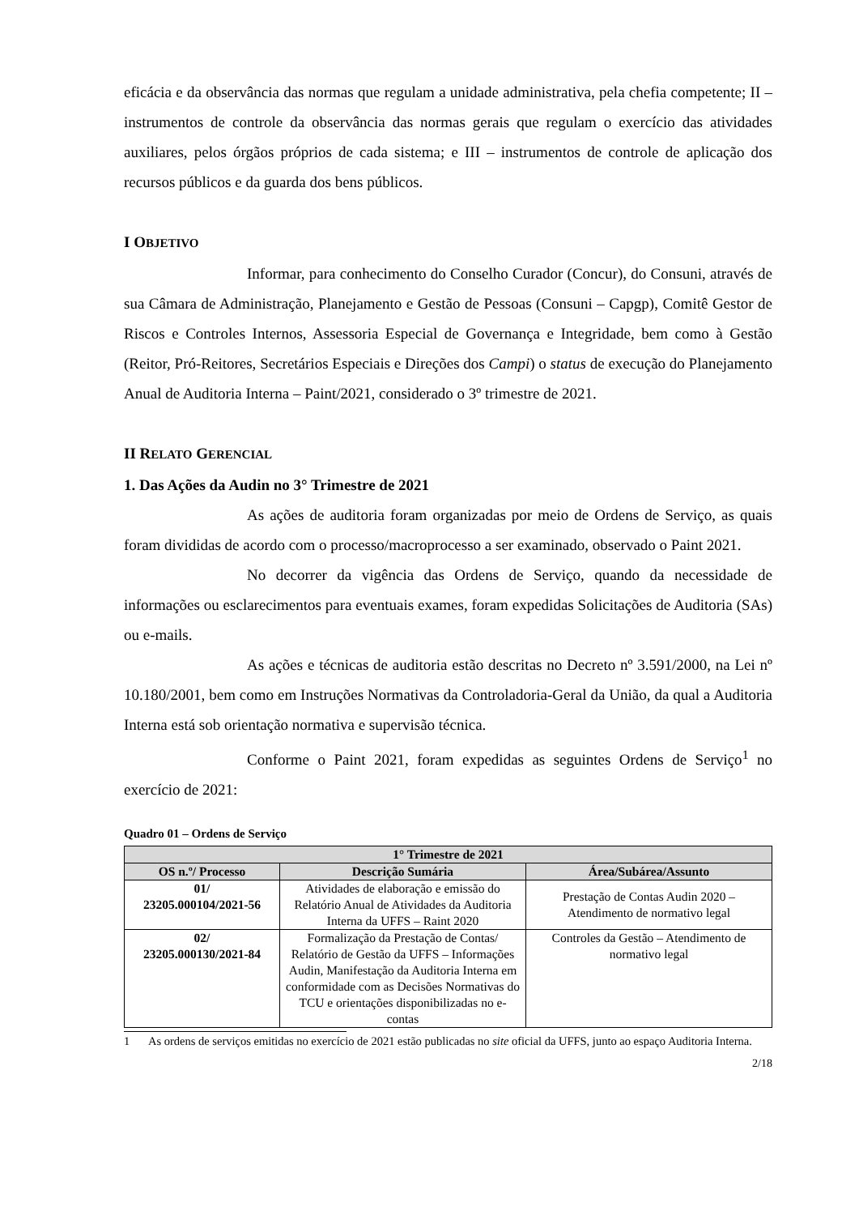eficácia e da observância das normas que regulam a unidade administrativa, pela chefia competente; II – instrumentos de controle da observância das normas gerais que regulam o exercício das atividades auxiliares, pelos órgãos próprios de cada sistema; e III – instrumentos de controle de aplicação dos recursos públicos e da guarda dos bens públicos.
I OBJETIVO
Informar, para conhecimento do Conselho Curador (Concur), do Consuni, através de sua Câmara de Administração, Planejamento e Gestão de Pessoas (Consuni – Capgp), Comitê Gestor de Riscos e Controles Internos, Assessoria Especial de Governança e Integridade, bem como à Gestão (Reitor, Pró-Reitores, Secretários Especiais e Direções dos Campi) o status de execução do Planejamento Anual de Auditoria Interna – Paint/2021, considerado o 3º trimestre de 2021.
II RELATO GERENCIAL
1. Das Ações da Audin no 3° Trimestre de 2021
As ações de auditoria foram organizadas por meio de Ordens de Serviço, as quais foram divididas de acordo com o processo/macroprocesso a ser examinado, observado o Paint 2021.
No decorrer da vigência das Ordens de Serviço, quando da necessidade de informações ou esclarecimentos para eventuais exames, foram expedidas Solicitações de Auditoria (SAs) ou e-mails.
As ações e técnicas de auditoria estão descritas no Decreto nº 3.591/2000, na Lei nº 10.180/2001, bem como em Instruções Normativas da Controladoria-Geral da União, da qual a Auditoria Interna está sob orientação normativa e supervisão técnica.
Conforme o Paint 2021, foram expedidas as seguintes Ordens de Serviço<sup>1</sup> no exercício de 2021:
Quadro 01 – Ordens de Serviço
| 1° Trimestre de 2021 | | |
| --- | --- | --- |
| OS n.º/ Processo | Descrição Sumária | Área/Subárea/Assunto |
| 01/ 23205.000104/2021-56 | Atividades de elaboração e emissão do Relatório Anual de Atividades da Auditoria Interna da UFFS – Raint 2020 | Prestação de Contas Audin 2020 – Atendimento de normativo legal |
| 02/ 23205.000130/2021-84 | Formalização da Prestação de Contas/ Relatório de Gestão da UFFS – Informações Audin, Manifestação da Auditoria Interna em conformidade com as Decisões Normativas do TCU e orientações disponibilizadas no e-contas | Controles da Gestão – Atendimento de normativo legal |
1 As ordens de serviços emitidas no exercício de 2021 estão publicadas no site oficial da UFFS, junto ao espaço Auditoria Interna.
2/18